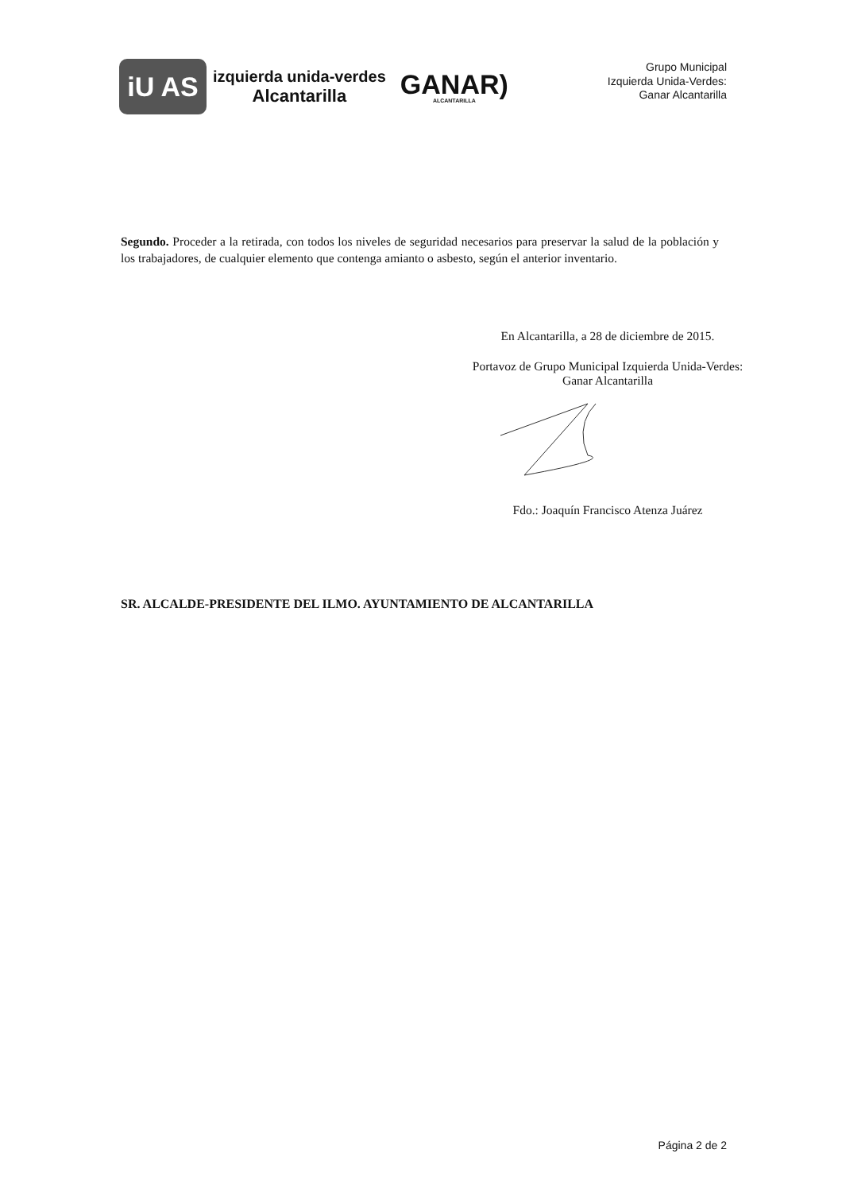iU AS
izquierda unida-verdes
Alcantarilla
GANAR)
ALCANTARILLA
Grupo Municipal
Izquierda Unida-Verdes:
Ganar Alcantarilla
Segundo. Proceder a la retirada, con todos los niveles de seguridad necesarios para preservar la salud de la población y los trabajadores, de cualquier elemento que contenga amianto o asbesto, según el anterior inventario.
En Alcantarilla, a 28 de diciembre de 2015.
Portavoz de Grupo Municipal Izquierda Unida-Verdes:
Ganar Alcantarilla
Fdo.: Joaquín Francisco Atenza Juárez
SR. ALCALDE-PRESIDENTE DEL ILMO. AYUNTAMIENTO DE ALCANTARILLA
Página 2 de 2